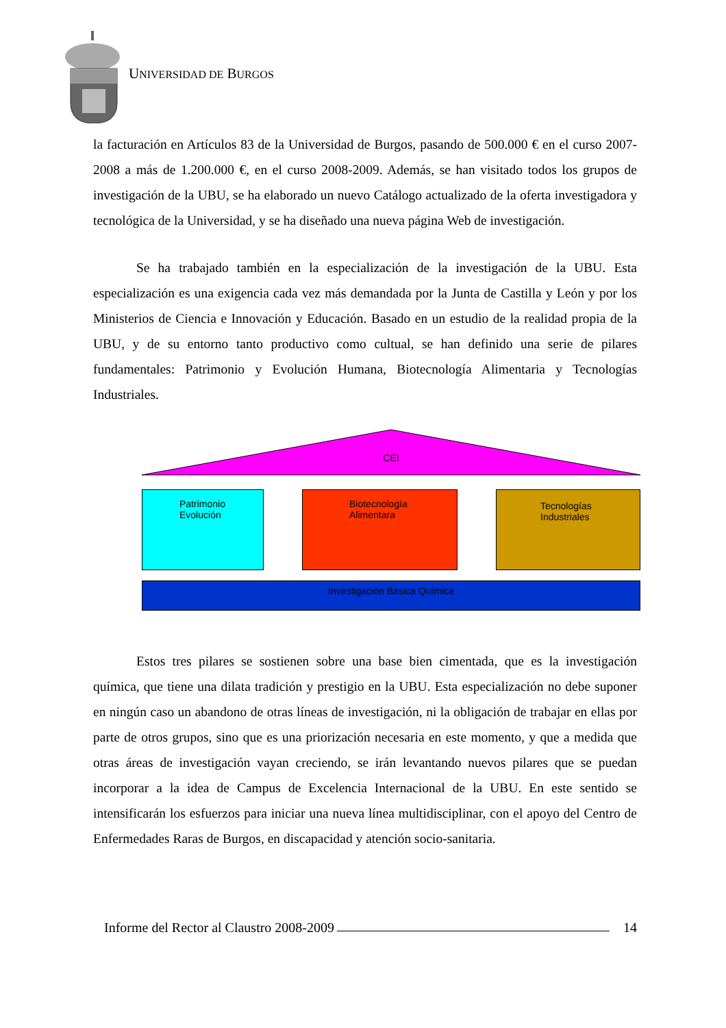UNIVERSIDAD DE BURGOS
la facturación en Artículos 83 de la Universidad de Burgos, pasando de 500.000 € en el curso 2007-2008 a más de 1.200.000 €, en el curso 2008-2009. Además, se han visitado todos los grupos de investigación de la UBU, se ha elaborado un nuevo Catálogo actualizado de la oferta investigadora y tecnológica de la Universidad, y se ha diseñado una nueva página Web de investigación.
Se ha trabajado también en la especialización de la investigación de la UBU. Esta especialización es una exigencia cada vez más demandada por la Junta de Castilla y León y por los Ministerios de Ciencia e Innovación y Educación. Basado en un estudio de la realidad propia de la UBU, y de su entorno tanto productivo como cultual, se han definido una serie de pilares fundamentales: Patrimonio y Evolución Humana, Biotecnología Alimentaria y Tecnologías Industriales.
CEI
Patrimonio
Evolución
Biotecnología
Alimentara
Tecnologías
Industriales
Investigación Básica Química
Estos tres pilares se sostienen sobre una base bien cimentada, que es la investigación química, que tiene una dilata tradición y prestigio en la UBU. Esta especialización no debe suponer en ningún caso un abandono de otras líneas de investigación, ni la obligación de trabajar en ellas por parte de otros grupos, sino que es una priorización necesaria en este momento, y que a medida que otras áreas de investigación vayan creciendo, se irán levantando nuevos pilares que se puedan incorporar a la idea de Campus de Excelencia Internacional de la UBU. En este sentido se intensificarán los esfuerzos para iniciar una nueva línea multidisciplinar, con el apoyo del Centro de Enfermedades Raras de Burgos, en discapacidad y atención socio-sanitaria.
Informe del Rector al Claustro 2008-2009 14